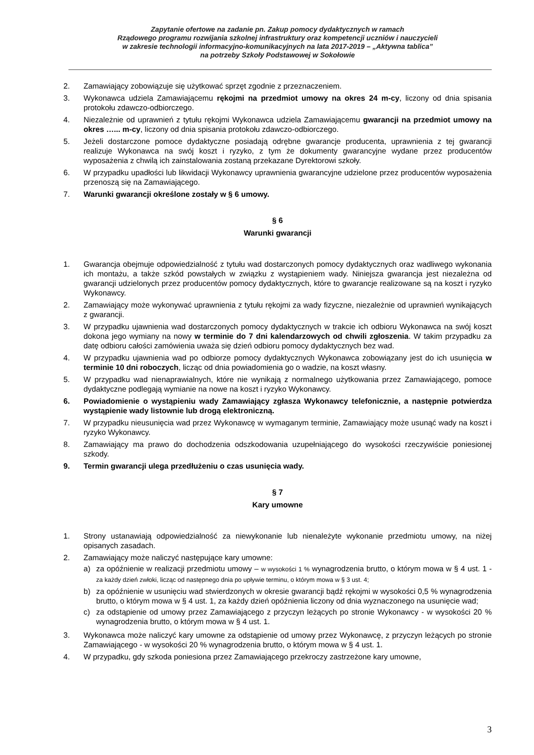Zapytanie ofertowe na zadanie pn. Zakup pomocy dydaktycznych w ramach
Rządowego programu rozwijania szkolnej infrastruktury oraz kompetencji uczniów i nauczycieli
w zakresie technologii informacyjno-komunikacyjnych na lata 2017-2019 – „Aktywna tablica”
na potrzeby Szkoły Podstawowej w Sokołowie
2. Zamawiający zobowiązuje się użytkować sprzęt zgodnie z przeznaczeniem.
3. Wykonawca udziela Zamawiającemu rękojmi na przedmiot umowy na okres 24 m-cy, liczony od dnia spisania protokołu zdawczo-odbiorczego.
4. Niezależnie od uprawnień z tytułu rękojmi Wykonawca udziela Zamawiającemu gwarancji na przedmiot umowy na okres …... m-cy, liczony od dnia spisania protokołu zdawczo-odbiorczego.
5. Jeżeli dostarczone pomoce dydaktyczne posiadają odrębne gwarancje producenta, uprawnienia z tej gwarancji realizuje Wykonawca na swój koszt i ryzyko, z tym że dokumenty gwarancyjne wydane przez producentów wyposażenia z chwilą ich zainstalowania zostaną przekazane Dyrektorowi szkoły.
6. W przypadku upadłości lub likwidacji Wykonawcy uprawnienia gwarancyjne udzielone przez producentów wyposażenia przenoszą się na Zamawiającego.
7. Warunki gwarancji określone zostały w § 6 umowy.
§ 6
Warunki gwarancji
1. Gwarancja obejmuje odpowiedzialność z tytułu wad dostarczonych pomocy dydaktycznych oraz wadliwego wykonania ich montażu, a także szkód powstałych w związku z wystąpieniem wady. Niniejsza gwarancja jest niezależna od gwarancji udzielonych przez producentów pomocy dydaktycznych, które to gwarancje realizowane są na koszt i ryzyko Wykonawcy.
2. Zamawiający może wykonywać uprawnienia z tytułu rękojmi za wady fizyczne, niezależnie od uprawnień wynikających z gwarancji.
3. W przypadku ujawnienia wad dostarczonych pomocy dydaktycznych w trakcie ich odbioru Wykonawca na swój koszt dokona jego wymiany na nowy w terminie do 7 dni kalendarzowych od chwili zgłoszenia. W takim przypadku za datę odbioru całości zamówienia uważa się dzień odbioru pomocy dydaktycznych bez wad.
4. W przypadku ujawnienia wad po odbiorze pomocy dydaktycznych Wykonawca zobowiązany jest do ich usunięcia w terminie 10 dni roboczych, licząc od dnia powiadomienia go o wadzie, na koszt własny.
5. W przypadku wad nienaprawialnych, które nie wynikają z normalnego użytkowania przez Zamawiającego, pomoce dydaktyczne podlegają wymianie na nowe na koszt i ryzyko Wykonawcy.
6. Powiadomienie o wystąpieniu wady Zamawiający zgłasza Wykonawcy telefonicznie, a następnie potwierdza wystąpienie wady listownie lub drogą elektroniczną.
7. W przypadku nieusunięcia wad przez Wykonawcę w wymaganym terminie, Zamawiający może usunąć wady na koszt i ryzyko Wykonawcy.
8. Zamawiający ma prawo do dochodzenia odszkodowania uzupełniającego do wysokości rzeczywiście poniesionej szkody.
9. Termin gwarancji ulega przedłużeniu o czas usunięcia wady.
§ 7
Kary umowne
1. Strony ustanawiają odpowiedzialność za niewykonanie lub nienależyte wykonanie przedmiotu umowy, na niżej opisanych zasadach.
2. Zamawiający może naliczyć następujące kary umowne:
a) za opóźnienie w realizacji przedmiotu umowy – w wysokości 1 % wynagrodzenia brutto, o którym mowa w § 4 ust. 1 - za każdy dzień zwłoki, licząc od następnego dnia po upływie terminu, o którym mowa w § 3 ust. 4;
b) za opóźnienie w usunięciu wad stwierdzonych w okresie gwarancji bądź rękojmi w wysokości 0,5 % wynagrodzenia brutto, o którym mowa w § 4 ust. 1, za każdy dzień opóźnienia liczony od dnia wyznaczonego na usunięcie wad;
c) za odstąpienie od umowy przez Zamawiającego z przyczyn leżących po stronie Wykonawcy - w wysokości 20 % wynagrodzenia brutto, o którym mowa w § 4 ust. 1.
3. Wykonawca może naliczyć kary umowne za odstąpienie od umowy przez Wykonawcę, z przyczyn leżących po stronie Zamawiającego - w wysokości 20 % wynagrodzenia brutto, o którym mowa w § 4 ust. 1.
4. W przypadku, gdy szkoda poniesiona przez Zamawiającego przekroczy zastrzeżone kary umowne,
3